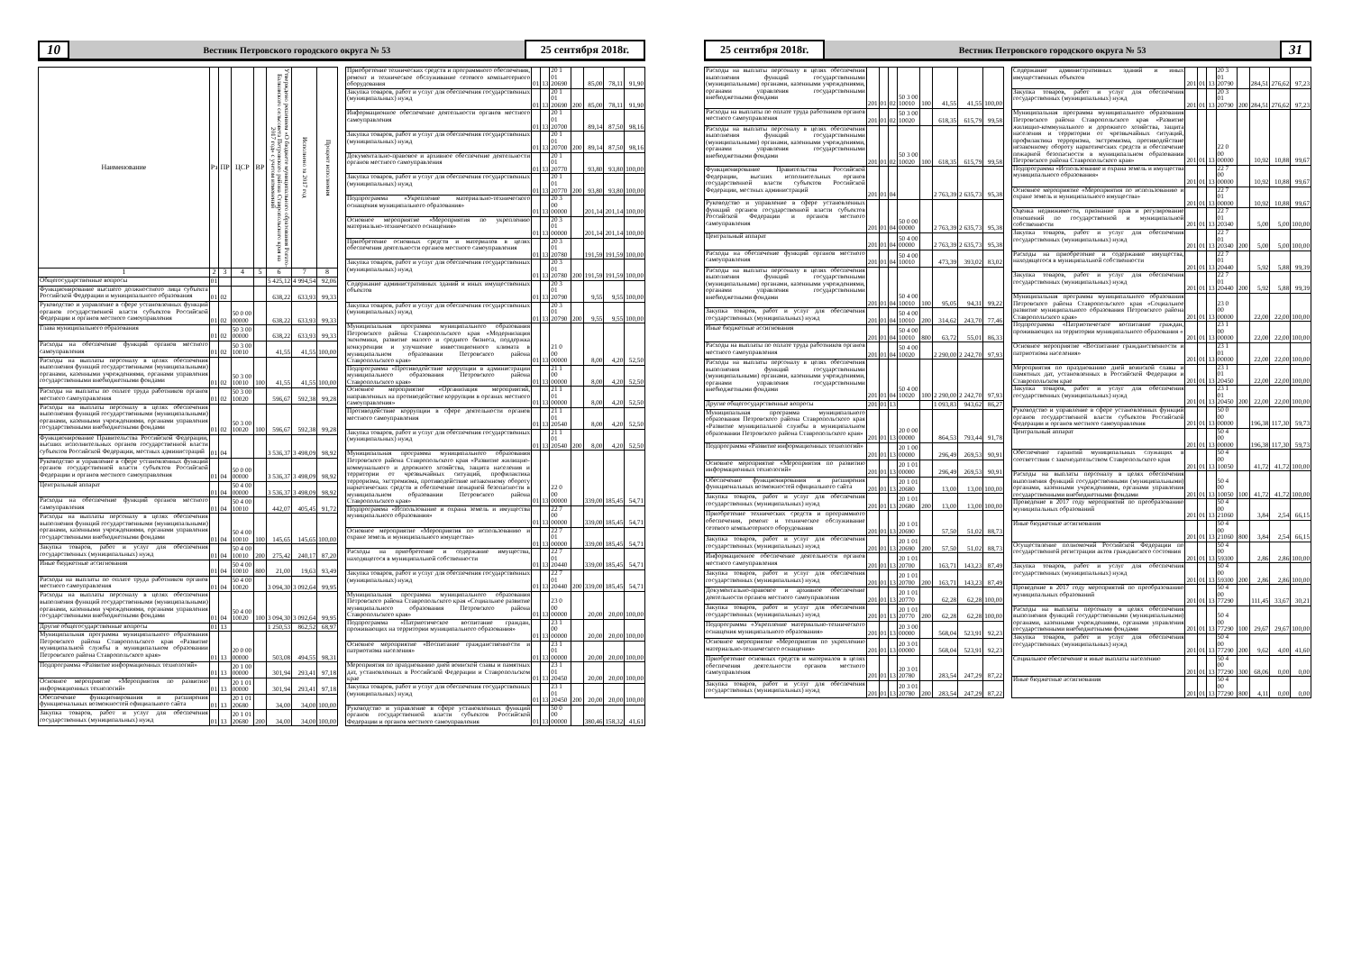10 Вестник Петровского городского округа № 53 25 сентября 2018г.
| Наименование | Рз | ПР | ЦСР | ВР | Утверждено решением «О бюджете муниципального образования Рогато-Балковского сельсовета Петровского района Ставропольского края на 2017 год» с учетом изменений | Исполнено за 2017 год | Процент исполнения |
| --- | --- | --- | --- | --- | --- | --- | --- |
| 1 | 2 | 3 | 4 | 5 | 6 | 7 | 8 |
| Общегосударственные вопросы | 01 | | | | 5 425,12 | 4 994,54 | 92,06 |
| Функционирование высшего должностного лица субъекта Российской Федерации и муниципального образования | 01 | 02 | | | 638,22 | 633,93 | 99,33 |
| Руководство и управление в сфере установленных функций органов государственной власти субъектов Российской Федерации и органов местного самоуправления | 01 | 02 | 50 0 00 00000 | | 638,22 | 633,93 | 99,33 |
| Глава муниципального образования | 01 | 02 | 50 3 00 00000 | | 638,22 | 633,93 | 99,33 |
| Расходы на обеспечение функций органов местного самоуправления | 01 | 02 | 50 3 00 10010 | | 41,55 | 41,55 | 100,00 |
| Расходы на выплаты персоналу в целях обеспечения выполнения функций государственными (муниципальными) органами, казенными учреждениями, органами управления государственными внебюджетными фондами | 01 | 02 | 50 3 00 10010 | 100 | 41,55 | 41,55 | 100,00 |
| Расходы на выплаты по оплате труда работников органов местного самоуправления | 01 | 02 | 50 3 00 10020 | | 596,67 | 592,38 | 99,28 |
| Расходы на выплаты персоналу в целях обеспечения выполнения функций государственными (муниципальными) органами, казенными учреждениями, органами управления государственными внебюджетными фондами | 01 | 02 | 50 3 00 10020 | 100 | 596,67 | 592,38 | 99,28 |
| Функционирование Правительства Российской Федерации, высших исполнительных органов государственной власти субъектов Российской Федерации, местных администраций | 01 | 04 | | | 3 536,37 | 3 498,09 | 98,92 |
| Руководство и управление в сфере установленных функций органов государственной власти субъектов Российской Федерации и органов местного самоуправления | 01 | 04 | 50 0 00 00000 | | 3 536,37 | 3 498,09 | 98,92 |
| Центральный аппарат | 01 | 04 | 50 4 00 00000 | | 3 536,37 | 3 498,09 | 98,92 |
| Расходы на обеспечение функций органов местного самоуправления | 01 | 04 | 50 4 00 10010 | | 442,07 | 405,45 | 91,72 |
| Расходы на выплаты персоналу в целях обеспечения выполнения функций государственными (муниципальными) органами, казенными учреждениями, органами управления государственными внебюджетными фондами | 01 | 04 | 50 4 00 10010 | 100 | 145,65 | 145,65 | 100,00 |
| Закупка товаров, работ и услуг для обеспечения государственных (муниципальных) нужд | 01 | 04 | 50 4 00 10010 | 200 | 275,42 | 240,17 | 87,20 |
| Иные бюджетные ассигнования | 01 | 04 | 50 4 00 10010 | 800 | 21,00 | 19,63 | 93,49 |
| Расходы на выплаты по оплате труда работников органов местного самоуправления | 01 | 04 | 50 4 00 10020 | | 3 094,30 | 3 092,64 | 99,95 |
| Расходы на выплаты персоналу в целях обеспечения выполнения функций государственными (муниципальными) органами, казенными учреждениями, органами управления государственными внебюджетными фондами | 01 | 04 | 50 4 00 10020 | 100 | 3 094,30 | 3 092,64 | 99,95 |
| Другие общегосударственные вопросы | 01 | 13 | | | 1 250,53 | 862,52 | 68,97 |
| Муниципальная программа муниципального образования Петровского района Ставропольского края «Развитие муниципальной службы в муниципальном образовании Петровского района Ставропольского края» | 01 | 13 | 20 0 00 00000 | | 503,08 | 494,55 | 98,31 |
| Подпрограмма «Развитие информационных технологий» | 01 | 13 | 20 1 00 00000 | | 301,94 | 293,41 | 97,18 |
| Основное мероприятие «Мероприятия по развитию информационных технологий» | 01 | 13 | 20 1 01 00000 | | 301,94 | 293,41 | 97,18 |
| Обеспечение функционирования и расширения функциональных возможностей официального сайта | 01 | 13 | 20 1 01 20680 | | 34,00 | 34,00 | 100,00 |
| Закупка товаров, работ и услуг для обеспечения государственных (муниципальных) нужд | 01 | 13 | 20 1 01 20680 | 200 | 34,00 | 34,00 | 100,00 |
| Приобретение технических средств и программного обеспечения, ремонт и техническое обслуживание сетевого компьютерного оборудования | 01 | 13 | 20 1 01 20690 | | 85,00 | 78,11 | 91,90 |
| Закупка товаров, работ и услуг для обеспечения государственных (муниципальных) нужд | 01 | 13 | 20 1 01 20690 | 200 | 85,00 | 78,11 | 91,90 |
| Информационное обеспечение деятельности органов местного самоуправления | 01 | 13 | 20 1 01 20700 | | 89,14 | 87,50 | 98,16 |
| Закупка товаров, работ и услуг для обеспечения государственных (муниципальных) нужд | 01 | 13 | 20 1 01 20700 | 200 | 89,14 | 87,50 | 98,16 |
| Документально-правовое и архивное обеспечение деятельности органов местного самоуправления | 01 | 13 | 20 1 01 20770 | | 93,80 | 93,80 | 100,00 |
| Закупка товаров, работ и услуг для обеспечения государственных (муниципальных) нужд | 01 | 13 | 20 1 01 20770 | 200 | 93,80 | 93,80 | 100,00 |
| Подпрограмма «Укрепление материально-технического оснащения муниципального образования» | 01 | 13 | 20 3 00 00000 | | 201,14 | 201,14 | 100,00 |
| Основное мероприятие «Мероприятия по укреплению материально-технического оснащения» | 01 | 13 | 20 3 01 00000 | | 201,14 | 201,14 | 100,00 |
| Приобретение основных средств и материалов в целях обеспечения деятельности органов местного самоуправления | 01 | 13 | 20 3 01 20780 | | 191,59 | 191,59 | 100,00 |
| Закупка товаров, работ и услуг для обеспечения государственных (муниципальных) нужд | 01 | 13 | 20 3 01 20780 | 200 | 191,59 | 191,59 | 100,00 |
| Содержание административных зданий и иных имущественных объектов | 01 | 13 | 20 3 01 20790 | | 9,55 | 9,55 | 100,00 |
| Закупка товаров, работ и услуг для обеспечения государственных (муниципальных) нужд | 01 | 13 | 20 3 01 20790 | 200 | 9,55 | 9,55 | 100,00 |
| Муниципальная программа муниципального образования Петровского района Ставропольского края «Модернизация экономики, развитие малого и среднего бизнеса, поддержка конкуренции и улучшение инвестиционного климата в муниципальном образовании Петровского района Ставропольского края» | 01 | 13 | 21 0 00 00000 | | 8,00 | 4,20 | 52,50 |
| Подпрограмма «Противодействие коррупции в администрации муниципального образования Петровского района Ставропольского края» | 01 | 13 | 21 1 00 00000 | | 8,00 | 4,20 | 52,50 |
| Основное мероприятие «Организация мероприятий, направленных на противодействие коррупции в органах местного самоуправления» | 01 | 13 | 21 1 01 00000 | | 8,00 | 4,20 | 52,50 |
| Противодействие коррупции в сфере деятельности органов местного самоуправления | 01 | 13 | 21 1 01 20540 | | 8,00 | 4,20 | 52,50 |
| Закупка товаров, работ и услуг для обеспечения государственных (муниципальных) нужд | 01 | 13 | 21 1 01 20540 | 200 | 8,00 | 4,20 | 52,50 |
| Муниципальная программа муниципального образования Петровского района Ставропольского края «Развитие жилищно-коммунального и дорожного хозяйства, защита населения и территории от чрезвычайных ситуаций, профилактика терроризма, экстремизма, противодействие незаконному обороту наркотических средств и обеспечение пожарной безопасности в муниципальном образовании Петровского района Ставропольского края» | 01 | 13 | 22 0 00 00000 | | 339,00 | 185,45 | 54,71 |
| Подпрограмма «Использование и охрана земель и имущества муниципального образования» | 01 | 13 | 22 7 00 00000 | | 339,00 | 185,45 | 54,71 |
| Основное мероприятие «Мероприятия по использованию и охране земель и муниципального имущества» | 01 | 13 | 22 7 01 00000 | | 339,00 | 185,45 | 54,71 |
| Расходы на приобретение и содержание имущества, находящегося в муниципальной собственности | 01 | 13 | 22 7 01 20440 | | 339,00 | 185,45 | 54,71 |
| Закупка товаров, работ и услуг для обеспечения государственных (муниципальных) нужд | 01 | 13 | 22 7 01 20440 | 200 | 339,00 | 185,45 | 54,71 |
| Муниципальная программа муниципального образования Петровского района Ставропольского края «Социальное развитие муниципального образования Петровского района Ставропольского края» | 01 | 13 | 23 0 00 00000 | | 20,00 | 20,00 | 100,00 |
| Подпрограмма «Патриотическое воспитание граждан, проживающих на территории муниципального образования» | 01 | 13 | 23 1 00 00000 | | 20,00 | 20,00 | 100,00 |
| Основное мероприятие «Воспитание гражданственности и патриотизма населения» | 01 | 13 | 23 1 01 00000 | | 20,00 | 20,00 | 100,00 |
| Мероприятия по празднованию дней воинской славы и памятных дат, установленных в Российской Федерации и Ставропольском крае | 01 | 13 | 23 1 01 20450 | | 20,00 | 20,00 | 100,00 |
| Закупка товаров, работ и услуг для обеспечения государственных (муниципальных) нужд | 01 | 13 | 23 1 01 20450 | 200 | 20,00 | 20,00 | 100,00 |
| Руководство и управление в сфере установленных функций органов государственной власти субъектов Российской Федерации и органов местного самоуправления | 01 | 13 | 50 0 00 00000 | | 380,46 | 158,32 | 41,61 |
25 сентября 2018г. Вестник Петровского городского округа № 53 31
| Расходы на выплаты персоналу в целях обеспечения выполнения функций государственными (муниципальными) органами, казенными учреждениями, органами управления государственными внебюджетными фондами | 201 | 01 | 02 | 50 3 00 10010 | 100 | 41,55 | 41,55 | 100,00 |
| Расходы на выплаты по оплате труда работников органов местного самоуправления | 201 | 01 | 02 | 50 3 00 10020 | | 618,35 | 615,79 | 99,58 |
| Расходы на выплаты персоналу в целях обеспечения выполнения функций государственными (муниципальными) органами, казенными учреждениями, органами управления государственными внебюджетными фондами | 201 | 01 | 02 | 50 3 00 10020 | 100 | 618,35 | 615,79 | 99,58 |
| Функционирование Правительства Российской Федерации, высших исполнительных органов государственной власти субъектов Российской Федерации, местных администраций | 201 | 01 | 04 | | | 2 763,39 | 2 635,73 | 95,38 |
| Руководство и управление в сфере установленных функций органов государственной власти субъектов Российской Федерации и органов местного самоуправления | 201 | 01 | 04 | 50 0 00 00000 | | 2 763,39 | 2 635,73 | 95,38 |
| Центральный аппарат | 201 | 01 | 04 | 50 4 00 00000 | | 2 763,39 | 2 635,73 | 95,38 |
| Расходы на обеспечение функций органов местного самоуправления | 201 | 01 | 04 | 50 4 00 10010 | | 473,39 | 393,02 | 83,02 |
| Расходы на выплаты персоналу в целях обеспечения выполнения функций государственными (муниципальными) органами, казенными учреждениями, органами управления государственными внебюджетными фондами | 201 | 01 | 04 | 50 4 00 10010 | 100 | 95,05 | 94,31 | 99,22 |
| Закупка товаров, работ и услуг для обеспечения государственных (муниципальных) нужд | 201 | 01 | 04 | 50 4 00 10010 | 200 | 314,62 | 243,70 | 77,46 |
| Иные бюджетные ассигнования | 201 | 01 | 04 | 50 4 00 10010 | 800 | 63,72 | 55,01 | 86,33 |
| Расходы на выплаты по оплате труда работников органов местного самоуправления | 201 | 01 | 04 | 50 4 00 10020 | | 2 290,00 | 2 242,70 | 97,93 |
| Расходы на выплаты персоналу в целях обеспечения выполнения функций государственными (муниципальными) органами, казенными учреждениями, органами управления государственными внебюджетными фондами | 201 | 01 | 04 | 50 4 00 10020 | 100 | 2 290,00 | 2 242,70 | 97,93 |
| Другие общегосударственные вопросы | 201 | 01 | 13 | | | 1 093,83 | 943,62 | 86,27 |
| Муниципальная программа муниципального образования Петровского района Ставропольского края «Развитие муниципальной службы в муниципальном образовании Петровского района Ставропольского края» | 201 | 01 | 13 | 20 0 00 00000 | | 864,53 | 793,44 | 91,78 |
| Подпрограмма «Развитие информационных технологий» | 201 | 01 | 13 | 20 1 00 00000 | | 296,49 | 269,53 | 90,91 |
| Основное мероприятие «Мероприятия по развитию информационных технологий» | 201 | 01 | 13 | 20 1 01 00000 | | 296,49 | 269,53 | 90,91 |
| Обеспечение функционирования и расширения функциональных возможностей официального сайта | 201 | 01 | 13 | 20 1 01 20680 | | 13,00 | 13,00 | 100,00 |
| Закупка товаров, работ и услуг для обеспечения государственных (муниципальных) нужд | 201 | 01 | 13 | 20 1 01 20680 | 200 | 13,00 | 13,00 | 100,00 |
| Приобретение технических средств и программного обеспечения, ремонт и техническое обслуживание сетевого компьютерного оборудования | 201 | 01 | 13 | 20 1 01 20690 | | 57,50 | 51,02 | 88,73 |
| Закупка товаров, работ и услуг для обеспечения государственных (муниципальных) нужд | 201 | 01 | 13 | 20 1 01 20690 | 200 | 57,50 | 51,02 | 88,73 |
| Информационное обеспечение деятельности органов местного самоуправления | 201 | 01 | 13 | 20 1 01 20700 | | 163,71 | 143,23 | 87,49 |
| Закупка товаров, работ и услуг для обеспечения государственных (муниципальных) нужд | 201 | 01 | 13 | 20 1 01 20700 | 200 | 163,71 | 143,23 | 87,49 |
| Документально-правовое и архивное обеспечение деятельности органов местного самоуправления | 201 | 01 | 13 | 20 1 01 20770 | | 62,28 | 62,28 | 100,00 |
| Закупка товаров, работ и услуг для обеспечения государственных (муниципальных) нужд | 201 | 01 | 13 | 20 1 01 20770 | 200 | 62,28 | 62,28 | 100,00 |
| Подпрограмма «Укрепление материально-технического оснащения муниципального образования» | 201 | 01 | 13 | 20 3 00 00000 | | 568,04 | 523,91 | 92,23 |
| Основное мероприятие «Мероприятия по укреплению материально-технического оснащения» | 201 | 01 | 13 | 20 3 01 00000 | | 568,04 | 523,91 | 92,23 |
| Приобретение основных средств и материалов в целях обеспечения деятельности органов местного самоуправления | 201 | 01 | 13 | 20 3 01 20780 | | 283,54 | 247,29 | 87,22 |
| Закупка товаров, работ и услуг для обеспечения государственных (муниципальных) нужд | 201 | 01 | 13 | 20 3 01 20780 | 200 | 283,54 | 247,29 | 87,22 |
| Содержание административных зданий и иных имущественных объектов | 201 | 01 | 13 | 20 3 01 20790 | | 284,51 | 276,62 | 97,23 |
| Закупка товаров, работ и услуг для обеспечения государственных (муниципальных) нужд | 201 | 01 | 13 | 20 3 01 20790 | 200 | 284,51 | 276,62 | 97,23 |
| Муниципальная программа муниципального образования Петровского района Ставропольского края «Развитие жилищно-коммунального и дорожного хозяйства, защита населения и территории от чрезвычайных ситуаций, профилактика терроризма, экстремизма, противодействие незаконному обороту наркотических средств и обеспечение пожарной безопасности в муниципальном образовании Петровского района Ставропольского края» | 201 | 01 | 13 | 22 0 00 00000 | | 10,92 | 10,88 | 99,67 |
| Подпрограмма «Использование и охрана земель и имущества муниципального образования» | 201 | 01 | 13 | 22 7 00 00000 | | 10,92 | 10,88 | 99,67 |
| Основное мероприятие «Мероприятия по использованию и охране земель и муниципального имущества» | 201 | 01 | 13 | 22 7 01 00000 | | 10,92 | 10,88 | 99,67 |
| Оценка недвижимости, признание прав и регулирование отношений по государственной и муниципальной собственности | 201 | 01 | 13 | 22 7 01 20340 | | 5,00 | 5,00 | 100,00 |
| Закупка товаров, работ и услуг для обеспечения государственных (муниципальных) нужд | 201 | 01 | 13 | 22 7 01 20340 | 200 | 5,00 | 5,00 | 100,00 |
| Расходы на приобретение и содержание имущества, находящегося в муниципальной собственности | 201 | 01 | 13 | 22 7 01 20440 | | 5,92 | 5,88 | 99,39 |
| Закупка товаров, работ и услуг для обеспечения государственных (муниципальных) нужд | 201 | 01 | 13 | 22 7 01 20440 | 200 | 5,92 | 5,88 | 99,39 |
| Муниципальная программа муниципального образования Петровского района Ставропольского края «Социальное развитие муниципального образования Петровского района Ставропольского края» | 201 | 01 | 13 | 23 0 00 00000 | | 22,00 | 22,00 | 100,00 |
| Подпрограмма «Патриотическое воспитание граждан, проживающих на территории муниципального образования « | 201 | 01 | 13 | 23 1 00 00000 | | 22,00 | 22,00 | 100,00 |
| Основное мероприятие «Воспитание гражданственности и патриотизма населения» | 201 | 01 | 13 | 23 1 01 00000 | | 22,00 | 22,00 | 100,00 |
| Мероприятия по празднованию дней воинской славы и памятных дат, установленных в Российской Федерации и Ставропольском крае | 201 | 01 | 13 | 23 1 01 20450 | | 22,00 | 22,00 | 100,00 |
| Закупка товаров, работ и услуг для обеспечения государственных (муниципальных) нужд | 201 | 01 | 13 | 23 1 01 20450 | 200 | 22,00 | 22,00 | 100,00 |
| Руководство и управление в сфере установленных функций органов государственной власти субъектов Российской Федерации и органов местного самоуправления | 201 | 01 | 13 | 50 0 00 00000 | | 196,38 | 117,30 | 59,73 |
| Центральный аппарат | 201 | 01 | 13 | 50 4 00 00000 | | 196,38 | 117,30 | 59,73 |
| Обеспечение гарантий муниципальных служащих в соответствии с законодательством Ставропольского края | 201 | 01 | 13 | 50 4 00 10050 | | 41,72 | 41,72 | 100,00 |
| Расходы на выплаты персоналу в целях обеспечения выполнения функций государственными (муниципальными) органами, казенными учреждениями, органами управления государственными внебюджетными фондами | 201 | 01 | 13 | 50 4 00 10050 | 100 | 41,72 | 41,72 | 100,00 |
| Проведение в 2017 году мероприятий по преобразованию муниципальных образований | 201 | 01 | 13 | 50 4 00 21060 | | 3,84 | 2,54 | 66,15 |
| Иные бюджетные ассигнования | 201 | 01 | 13 | 50 4 00 21060 | 800 | 3,84 | 2,54 | 66,15 |
| Осуществление полномочий Российской Федерации по государственной регистрации актов гражданского состояния | 201 | 01 | 13 | 50 4 00 59300 | | 2,86 | 2,86 | 100,00 |
| Закупка товаров, работ и услуг для обеспечения государственных (муниципальных) нужд | 201 | 01 | 13 | 50 4 00 59300 | 200 | 2,86 | 2,86 | 100,00 |
| Проведение в 2017 году мероприятий по преобразованию муниципальных образований | 201 | 01 | 13 | 50 4 00 77290 | | 111,45 | 33,67 | 30,21 |
| Расходы на выплаты персоналу в целях обеспечения выполнения функций государственными (муниципальными) органами, казенными учреждениями, органами управления государственными внебюджетными фондами | 201 | 01 | 13 | 50 4 00 77290 | 100 | 29,67 | 29,67 | 100,00 |
| Закупка товаров, работ и услуг для обеспечения государственных (муниципальных) нужд | 201 | 01 | 13 | 50 4 00 77290 | 200 | 9,62 | 4,00 | 41,60 |
| Социальное обеспечение и иные выплаты населению | 201 | 01 | 13 | 50 4 00 77290 | 300 | 68,06 | 0,00 | 0,00 |
| Иные бюджетные ассигнования | 201 | 01 | 13 | 50 4 00 77290 | 800 | 4,11 | 0,00 | 0,00 |